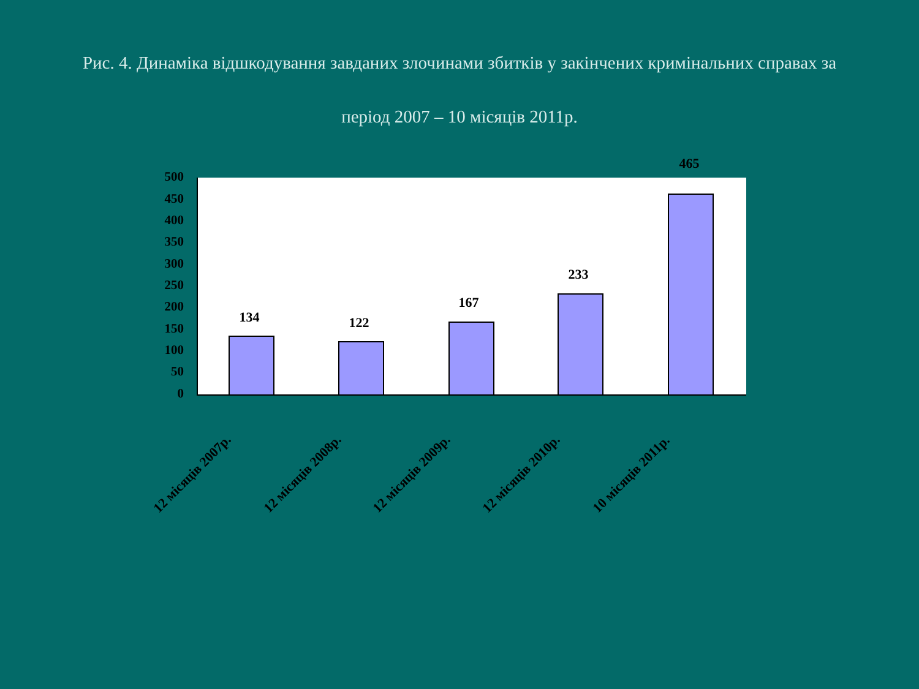Рис. 4. Динаміка відшкодування завданих злочинами збитків у закінчених кримінальних справах за період 2007 – 10 місяців 2011р.
500
450
400
350
300
250
200
150
100
50
0
134 122
167
233
465
12 місяців 2007р. 12 місяців 2008р. 12 місяців 2009р. 12 місяців 2010р. 10 місяців 2011р.